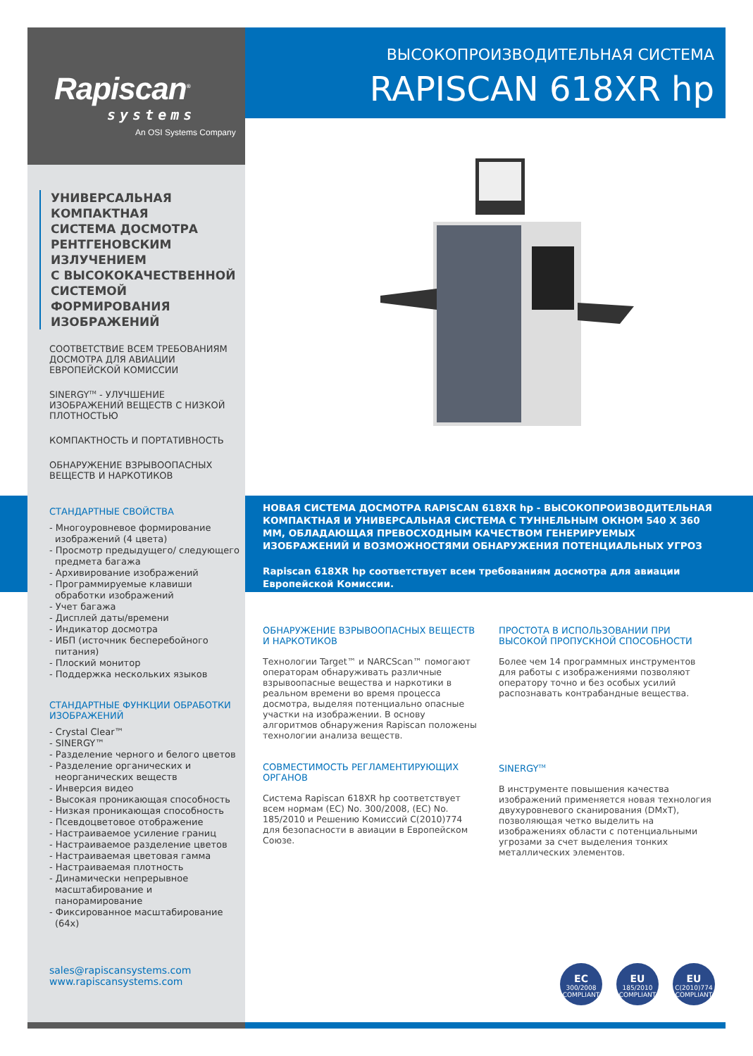Rapiscan<sup>®</sup>
systems
An OSI Systems Company
ВЫСОКОПРОИЗВОДИТЕЛЬНАЯ СИСТЕМА
RAPISCAN 618XR hp
УНИВЕРСАЛЬНАЯ
КОМПАКТНАЯ
СИСТЕМА ДОСМОТРА
РЕНТГЕНОВСКИМ
ИЗЛУЧЕНИЕМ
С ВЫСОКОКАЧЕСТВЕННОЙ
СИСТЕМОЙ
ФОРМИРОВАНИЯ
ИЗОБРАЖЕНИЙ
СООТВЕТСТВИЕ ВСЕМ ТРЕБОВАНИЯМ ДОСМОТРА ДЛЯ АВИАЦИИ ЕВРОПЕЙСКОЙ КОМИССИИ
SINERGY<sup>TM</sup> - УЛУЧШЕНИЕ ИЗОБРАЖЕНИЙ ВЕЩЕСТВ С НИЗКОЙ ПЛОТНОСТЬЮ
КОМПАКТНОСТЬ И ПОРТАТИВНОСТЬ
ОБНАРУЖЕНИЕ ВЗРЫВООПАСНЫХ ВЕЩЕСТВ И НАРКОТИКОВ
СТАНДАРТНЫЕ СВОЙСТВА
- Многоуровневое формирование изображений (4 цвета)
- Просмотр предыдущего/ следующего предмета багажа
- Архивирование изображений
- Программируемые клавиши обработки изображений
- Учет багажа
- Дисплей даты/времени
- Индикатор досмотра
- ИБП (источник бесперебойного питания)
- Плоский монитор
- Поддержка нескольких языков
СТАНДАРТНЫЕ ФУНКЦИИ ОБРАБОТКИ ИЗОБРАЖЕНИЙ
- Crystal Clear™
- SINERGY™
- Разделение черного и белого цветов
- Разделение органических и неорганических веществ
- Инверсия видео
- Высокая проникающая способность
- Низкая проникающая способность
- Псевдоцветовое отображение
- Настраиваемое усиление границ
- Настраиваемое разделение цветов
- Настраиваемая цветовая гамма
- Настраиваемая плотность
- Динамически непрерывное масштабирование и панорамирование
- Фиксированное масштабирование (64x)
sales@rapiscansystems.com
www.rapiscansystems.com
НОВАЯ СИСТЕМА ДОСМОТРА RAPISCAN 618XR hp - ВЫСОКОПРОИЗВОДИТЕЛЬНАЯ КОМПАКТНАЯ И УНИВЕРСАЛЬНАЯ СИСТЕМА С ТУННЕЛЬНЫМ ОКНОМ 540 X 360 ММ, ОБЛАДАЮЩАЯ ПРЕВОСХОДНЫМ КАЧЕСТВОМ ГЕНЕРИРУЕМЫХ ИЗОБРАЖЕНИЙ И ВОЗМОЖНОСТЯМИ ОБНАРУЖЕНИЯ ПОТЕНЦИАЛЬНЫХ УГРОЗ
Rapiscan 618XR hp соответствует всем требованиям досмотра для авиации Европейской Комиссии.
ОБНАРУЖЕНИЕ ВЗРЫВООПАСНЫХ ВЕЩЕСТВ И НАРКОТИКОВ
Технологии Target™ и NARCScan™ помогают операторам обнаруживать различные взрывоопасные вещества и наркотики в реальном времени во время процесса досмотра, выделяя потенциально опасные участки на изображении. В основу алгоритмов обнаружения Rapiscan положены технологии анализа веществ.
ПРОСТОТА В ИСПОЛЬЗОВАНИИ ПРИ ВЫСОКОЙ ПРОПУСКНОЙ СПОСОБНОСТИ
Более чем 14 программных инструментов для работы с изображениями позволяют оператору точно и без особых усилий распознавать контрабандные вещества.
СОВМЕСТИМОСТЬ РЕГЛАМЕНТИРУЮЩИХ ОРГАНОВ
Система Rapiscan 618XR hp соответствует всем нормам (EC) No. 300/2008, (EC) No. 185/2010 и Решению Комиссий C(2010)774 для безопасности в авиации в Европейском Союзе.
SINERGY<sup>TM</sup>
В инструменте повышения качества изображений применяется новая технология двухуровневого сканирования (DMxT), позволяющая четко выделить на изображениях области с потенциальными угрозами за счет выделения тонких металлических элементов.
EC
300/2008
COMPLIANT
EU
185/2010
COMPLIANT
EU
C(2010)774
COMPLIANT